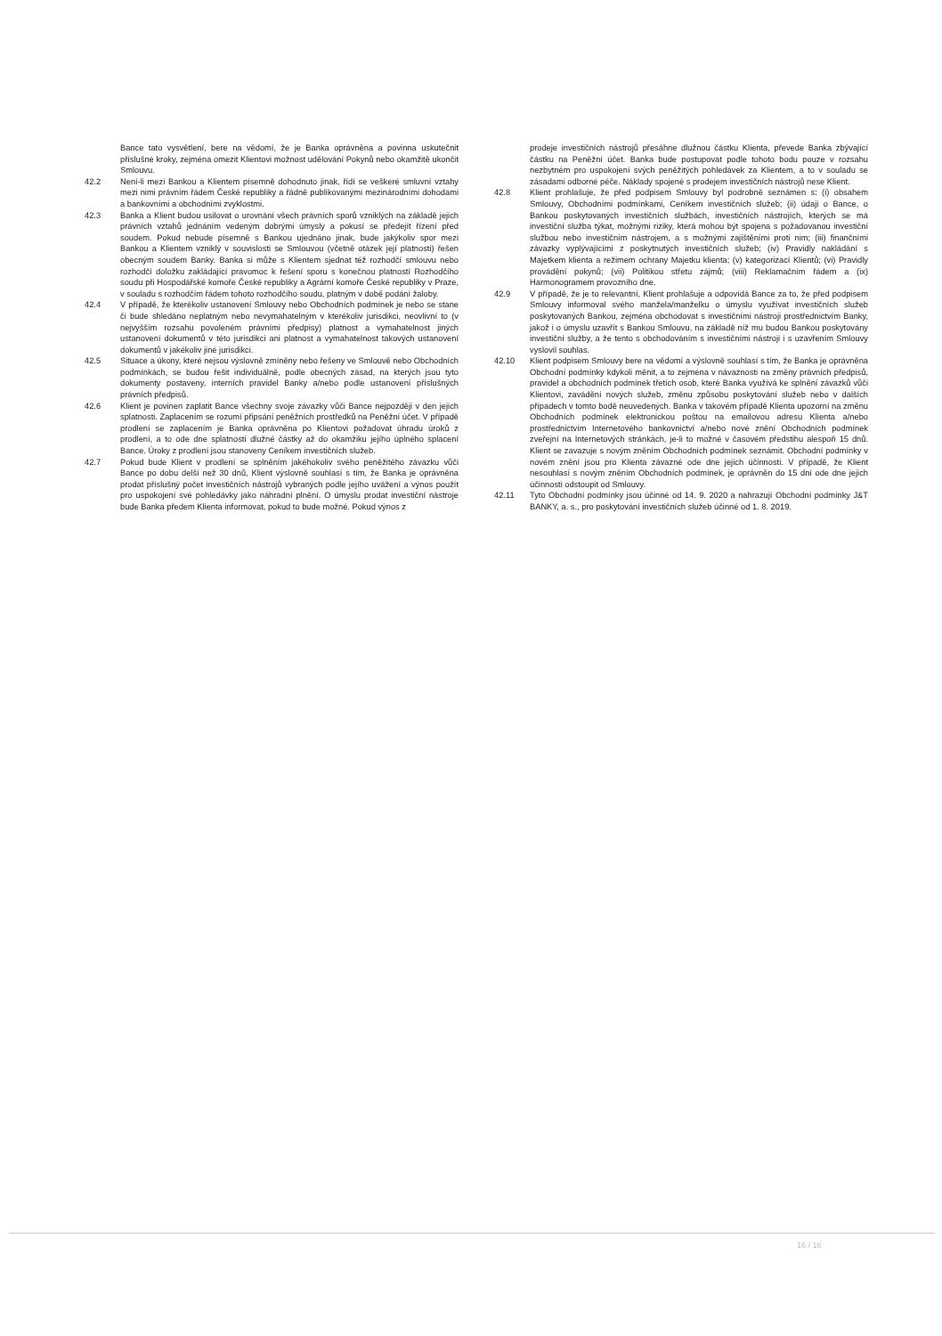Bance tato vysvětlení, bere na vědomí, že je Banka oprávněna a povinna uskutečnit příslušné kroky, zejména omezit Klientovi možnost udělování Pokynů nebo okamžitě ukončit Smlouvu.
42.2 Není-li mezi Bankou a Klientem písemně dohodnuto jinak, řídí se veškeré smluvní vztahy mezi nimi právním řádem České republiky a řádně publikovanými mezinárodními dohodami a bankovními a obchodními zvyklostmi.
42.3 Banka a Klient budou usilovat o urovnání všech právních sporů vzniklých na základě jejich právních vztahů jednáním vedeným dobrými úmysly a pokusí se předejít řízení před soudem. Pokud nebude písemně s Bankou ujednáno jinak, bude jakýkoliv spor mezi Bankou a Klientem vzniklý v souvislosti se Smlouvou (včetně otázek její platnosti) řešen obecným soudem Banky. Banka si může s Klientem sjednat též rozhodčí smlouvu nebo rozhodčí doložku zakládající pravomoc k řešení sporu s konečnou platností Rozhodčího soudu při Hospodářské komoře České republiky a Agrární komoře České republiky v Praze, v souladu s rozhodčím řádem tohoto rozhodčího soudu, platným v době podání žaloby.
42.4 V případě, že kterékoliv ustanovení Smlouvy nebo Obchodních podmínek je nebo se stane či bude shledáno neplatným nebo nevymahatelným v kterékoliv jurisdikci, neovlivní to (v nejvyšším rozsahu povoleném právními předpisy) platnost a vymahatelnost jiných ustanovení dokumentů v této jurisdikci ani platnost a vymahatelnost takových ustanovení dokumentů v jakékoliv jiné jurisdikci.
42.5 Situace a úkony, které nejsou výslovně zmíněny nebo řešeny ve Smlouvě nebo Obchodních podmínkách, se budou řešit individuálně, podle obecných zásad, na kterých jsou tyto dokumenty postaveny, interních pravidel Banky a/nebo podle ustanovení příslušných právních předpisů.
42.6 Klient je povinen zaplatit Bance všechny svoje závazky vůči Bance nejpozději v den jejich splatnosti. Zaplacením se rozumí připsání peněžních prostředků na Peněžní účet. V případě prodlení se zaplacením je Banka oprávněna po Klientovi požadovat úhradu úroků z prodlení, a to ode dne splatnosti dlužné částky až do okamžiku jejího úplného splacení Bance. Úroky z prodlení jsou stanoveny Ceníkem investičních služeb.
42.7 Pokud bude Klient v prodlení se splněním jakéhokoliv svého peněžitého závazku vůči Bance po dobu delší než 30 dnů, Klient výslovně souhlasí s tím, že Banka je oprávněna prodat příslušný počet investičních nástrojů vybraných podle jejího uvážení a výnos použít pro uspokojení své pohledávky jako náhradní plnění. O úmyslu prodat investiční nástroje bude Banka předem Klienta informovat, pokud to bude možné. Pokud výnos z
prodeje investičních nástrojů přesáhne dlužnou částku Klienta, převede Banka zbývající částku na Peněžní účet. Banka bude postupovat podle tohoto bodu pouze v rozsahu nezbytném pro uspokojení svých peněžitých pohledávek za Klientem, a to v souladu se zásadami odborné péče. Náklady spojené s prodejem investičních nástrojů nese Klient.
42.8 Klient prohlašuje, že před podpisem Smlouvy byl podrobně seznámen s: (i) obsahem Smlouvy, Obchodními podmínkami, Ceníkem investičních služeb; (ii) údaji o Bance, o Bankou poskytovaných investičních službách, investičních nástrojích, kterých se má investiční služba týkat, možnými riziky, která mohou být spojena s požadovanou investiční službou nebo investičním nástrojem, a s možnými zajištěními proti nim; (iii) finančními závazky vyplývajícími z poskytnutých investičních služeb; (iv) Pravidly nakládání s Majetkem klienta a režimem ochrany Majetku klienta; (v) kategorizací Klientů; (vi) Pravidly provádění pokynů; (vii) Politikou střetu zájmů; (viii) Reklamačním řádem a (ix) Harmonogramem provozního dne.
42.9 V případě, že je to relevantní, Klient prohlašuje a odpovídá Bance za to, že před podpisem Smlouvy informoval svého manžela/manželku o úmyslu využívat investičních služeb poskytovaných Bankou, zejména obchodovat s investičními nástroji prostřednictvím Banky, jakož i o úmyslu uzavřít s Bankou Smlouvu, na základě níž mu budou Bankou poskytovány investiční služby, a že tento s obchodováním s investičními nástroji i s uzavřením Smlouvy vyslovil souhlas.
42.10 Klient podpisem Smlouvy bere na vědomí a výslovně souhlasí s tím, že Banka je oprávněna Obchodní podmínky kdykoli měnit, a to zejména v návaznosti na změny právních předpisů, pravidel a obchodních podmínek třetích osob, které Banka využívá ke splnění závazků vůči Klientovi, zavádění nových služeb, změnu způsobu poskytování služeb nebo v dalších případech v tomto bodě neuvedených. Banka v takovém případě Klienta upozorní na změnu Obchodních podmínek elektronickou poštou na emailovou adresu Klienta a/nebo prostřednictvím Internetového bankovnictví a/nebo nové znění Obchodních podmínek zveřejní na Internetových stránkách, je-li to možné v časovém předstihu alespoň 15 dnů. Klient se zavazuje s novým zněním Obchodních podmínek seznámit. Obchodní podmínky v novém znění jsou pro Klienta závazné ode dne jejich účinnosti. V případě, že Klient nesouhlasí s novým zněním Obchodních podmínek, je oprávněn do 15 dní ode dne jejich účinnosti odstoupit od Smlouvy.
42.11 Tyto Obchodní podmínky jsou účinné od 14. 9. 2020 a nahrazují Obchodní podmínky J&T BANKY, a. s., pro poskytování investičních služeb účinné od 1. 8. 2019.
16 / 16